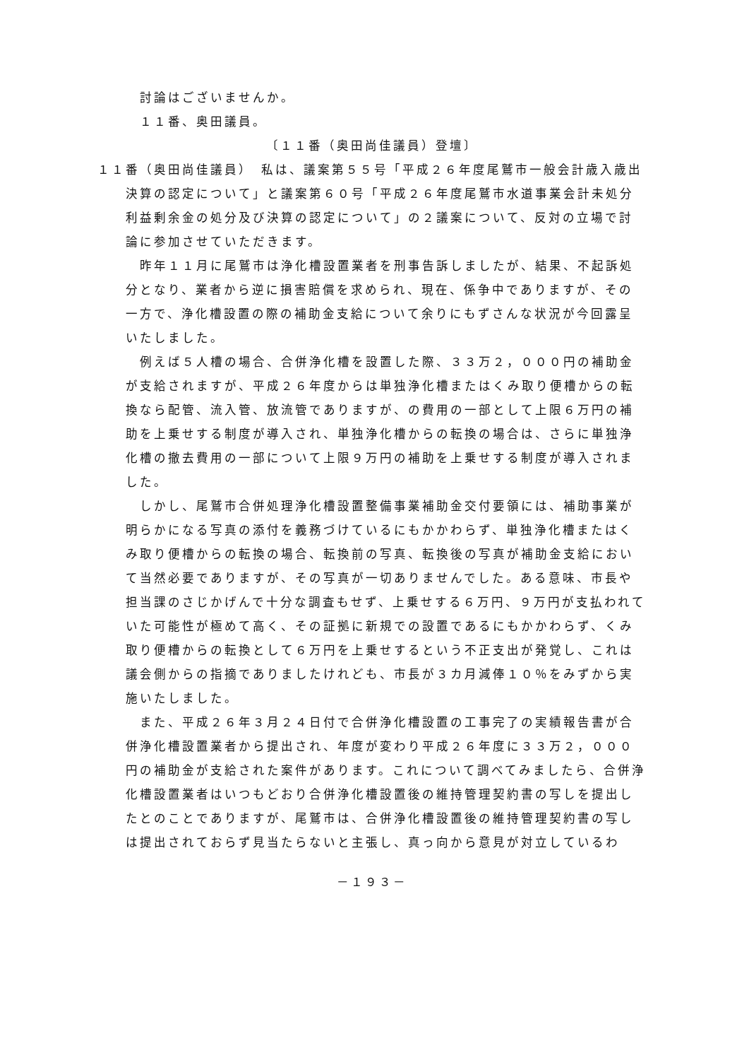討論はございませんか。
　１１番、奥田議員。
〔１１番（奥田尚佳議員）登壇〕
１１番（奥田尚佳議員）　私は、議案第５５号「平成２６年度尾鷲市一般会計歳入歳出決算の認定について」と議案第６０号「平成２６年度尾鷲市水道事業会計未処分利益剰余金の処分及び決算の認定について」の２議案について、反対の立場で討論に参加させていただきます。
昨年１１月に尾鷲市は浄化槽設置業者を刑事告訴しましたが、結果、不起訴処分となり、業者から逆に損害賠償を求められ、現在、係争中でありますが、その一方で、浄化槽設置の際の補助金支給について余りにもずさんな状況が今回露呈いたしました。
例えば５人槽の場合、合併浄化槽を設置した際、３３万２，０００円の補助金が支給されますが、平成２６年度からは単独浄化槽またはくみ取り便槽からの転換なら配管、流入管、放流管でありますが、の費用の一部として上限６万円の補助を上乗せする制度が導入され、単独浄化槽からの転換の場合は、さらに単独浄化槽の撤去費用の一部について上限９万円の補助を上乗せする制度が導入されました。
しかし、尾鷲市合併処理浄化槽設置整備事業補助金交付要領には、補助事業が明らかになる写真の添付を義務づけているにもかかわらず、単独浄化槽またはくみ取り便槽からの転換の場合、転換前の写真、転換後の写真が補助金支給において当然必要でありますが、その写真が一切ありませんでした。ある意味、市長や担当課のさじかげんで十分な調査もせず、上乗せする６万円、９万円が支払われていた可能性が極めて高く、その証拠に新規での設置であるにもかかわらず、くみ取り便槽からの転換として６万円を上乗せするという不正支出が発覚し、これは議会側からの指摘でありましたけれども、市長が３カ月減俸１０％をみずから実施いたしました。
また、平成２６年３月２４日付で合併浄化槽設置の工事完了の実績報告書が合併浄化槽設置業者から提出され、年度が変わり平成２６年度に３３万２，０００円の補助金が支給された案件があります。これについて調べてみましたら、合併浄化槽設置業者はいつもどおり合併浄化槽設置後の維持管理契約書の写しを提出したとのことでありますが、尾鷲市は、合併浄化槽設置後の維持管理契約書の写しは提出されておらず見当たらないと主張し、真っ向から意見が対立しているわ
－１９３－